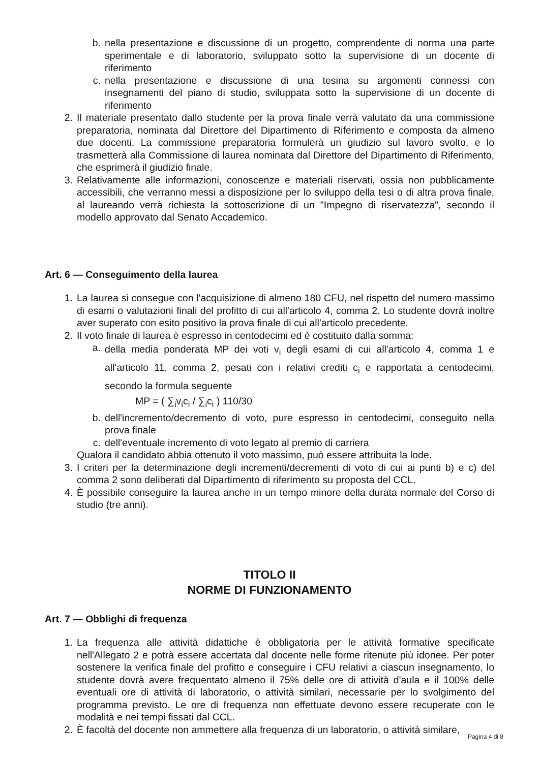b. nella presentazione e discussione di un progetto, comprendente di norma una parte sperimentale e di laboratorio, sviluppato sotto la supervisione di un docente di riferimento
c. nella presentazione e discussione di una tesina su argomenti connessi con insegnamenti del piano di studio, sviluppata sotto la supervisione di un docente di riferimento
2. Il materiale presentato dallo studente per la prova finale verrà valutato da una commissione preparatoria, nominata dal Direttore del Dipartimento di Riferimento e composta da almeno due docenti. La commissione preparatoria formulerà un giudizio sul lavoro svolto, e lo trasmetterà alla Commissione di laurea nominata dal Direttore del Dipartimento di Riferimento, che esprimerà il giudizio finale.
3. Relativamente alle informazioni, conoscenze e materiali riservati, ossia non pubblicamente accessibili, che verranno messi a disposizione per lo sviluppo della tesi o di altra prova finale, al laureando verrà richiesta la sottoscrizione di un "Impegno di riservatezza", secondo il modello approvato dal Senato Accademico.
Art. 6 — Conseguimento della laurea
1. La laurea si consegue con l'acquisizione di almeno 180 CFU, nel rispetto del numero massimo di esami o valutazioni finali del profitto di cui all'articolo 4, comma 2. Lo studente dovrà inoltre aver superato con esito positivo la prova finale di cui all'articolo precedente.
2. Il voto finale di laurea è espresso in centodecimi ed è costituito dalla somma:
a. della media ponderata MP dei voti v<sub>i</sub> degli esami di cui all'articolo 4, comma 1 e all'articolo 11, comma 2, pesati con i relativi crediti c<sub>i</sub> e rapportata a centodecimi, secondo la formula seguente
MP = ( ∑<sub>i</sub>v<sub>i</sub>c<sub>i</sub> / ∑<sub>i</sub>c<sub>i</sub> ) 110/30
b. dell'incremento/decremento di voto, pure espresso in centodecimi, conseguito nella prova finale
c. dell'eventuale incremento di voto legato al premio di carriera
Qualora il candidato abbia ottenuto il voto massimo, può essere attribuita la lode.
3. I criteri per la determinazione degli incrementi/decrementi di voto di cui ai punti b) e c) del comma 2 sono deliberati dal Dipartimento di riferimento su proposta del CCL.
4. È possibile conseguire la laurea anche in un tempo minore della durata normale del Corso di studio (tre anni).
TITOLO II
NORME DI FUNZIONAMENTO
Art. 7 — Obblighi di frequenza
1. La frequenza alle attività didattiche è obbligatoria per le attività formative specificate nell'Allegato 2 e potrà essere accertata dal docente nelle forme ritenute più idonee. Per poter sostenere la verifica finale del profitto e conseguire i CFU relativi a ciascun insegnamento, lo studente dovrà avere frequentato almeno il 75% delle ore di attività d'aula e il 100% delle eventuali ore di attività di laboratorio, o attività similari, necessarie per lo svolgimento del programma previsto. Le ore di frequenza non effettuate devono essere recuperate con le modalità e nei tempi fissati dal CCL.
2. È facoltà del docente non ammettere alla frequenza di un laboratorio, o attività similare,
Pagina 4 di 8